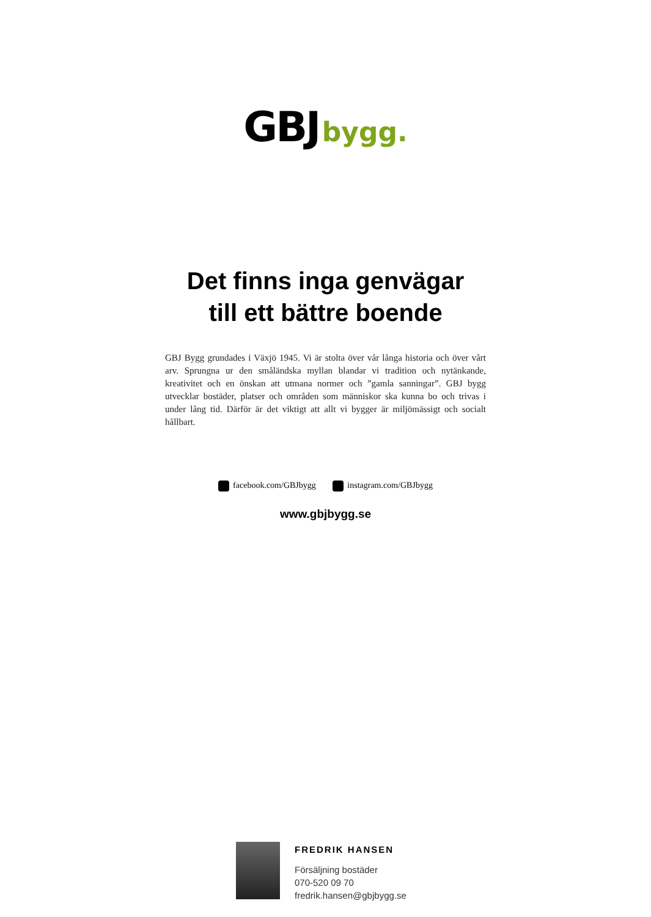GBJ bygg.
Det finns inga genvägar
till ett bättre boende
GBJ Bygg grundades i Växjö 1945. Vi är stolta över vår långa historia och över vårt arv. Sprungna ur den småländska myllan blandar vi tradition och nytänkande, kreativitet och en önskan att utmana normer och ”gamla sanningar”. GBJ bygg utvecklar bostäder, platser och områden som människor ska kunna bo och trivas i under lång tid. Därför är det viktigt att allt vi bygger är miljömässigt och socialt hållbart.
facebook.com/GBJbygg instagram.com/GBJbygg
www.gbjbygg.se
FREDRIK HANSEN
Försäljning bostäder
070-520 09 70
fredrik.hansen@gbjbygg.se